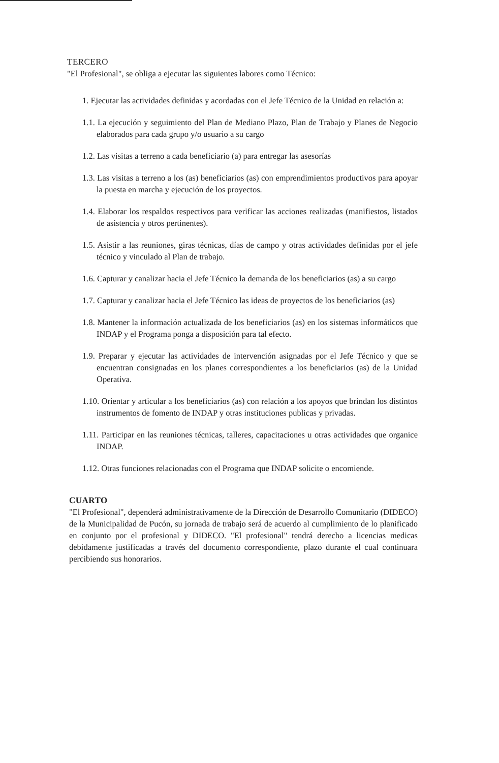TERCERO
"El Profesional", se obliga a ejecutar las siguientes labores como Técnico:
1. Ejecutar las actividades definidas y acordadas con el Jefe Técnico de la Unidad en relación a:
1.1. La ejecución y seguimiento del Plan de Mediano Plazo, Plan de Trabajo y Planes de Negocio elaborados para cada grupo y/o usuario a su cargo
1.2. Las visitas a terreno a cada beneficiario (a) para entregar las asesorías
1.3. Las visitas a terreno a los (as) beneficiarios (as) con emprendimientos productivos para apoyar la puesta en marcha y ejecución de los proyectos.
1.4. Elaborar los respaldos respectivos para verificar las acciones realizadas (manifiestos, listados de asistencia y otros pertinentes).
1.5. Asistir a las reuniones, giras técnicas, días de campo y otras actividades definidas por el jefe técnico y vinculado al Plan de trabajo.
1.6. Capturar y canalizar hacia el Jefe Técnico la demanda de los beneficiarios (as) a su cargo
1.7. Capturar y canalizar hacia el Jefe Técnico las ideas de proyectos de los beneficiarios (as)
1.8. Mantener la información actualizada de los beneficiarios (as) en los sistemas informáticos que INDAP y el Programa ponga a disposición para tal efecto.
1.9. Preparar y ejecutar las actividades de intervención asignadas por el Jefe Técnico y que se encuentran consignadas en los planes correspondientes a los beneficiarios (as) de la Unidad Operativa.
1.10. Orientar y articular a los beneficiarios (as) con relación a los apoyos que brindan los distintos instrumentos de fomento de INDAP y otras instituciones publicas y privadas.
1.11. Participar en las reuniones técnicas, talleres, capacitaciones u otras actividades que organice INDAP.
1.12. Otras funciones relacionadas con el Programa que INDAP solicite o encomiende.
CUARTO
"El Profesional", dependerá administrativamente de la Dirección de Desarrollo Comunitario (DIDECO) de la Municipalidad de Pucón, su jornada de trabajo será de acuerdo al cumplimiento de lo planificado en conjunto por el profesional y DIDECO. "El profesional" tendrá derecho a licencias medicas debidamente justificadas a través del documento correspondiente, plazo durante el cual continuara percibiendo sus honorarios.